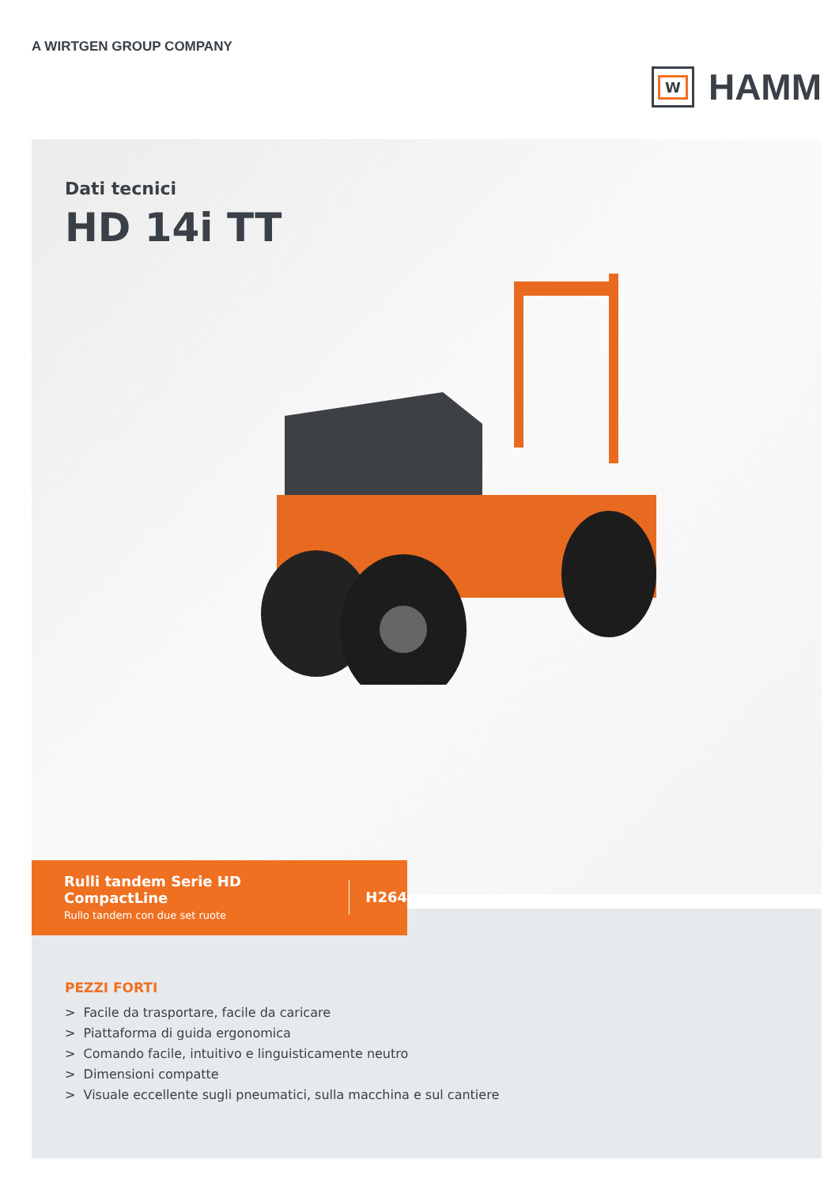A WIRTGEN GROUP COMPANY
W
HAMM
Dati tecnici
HD 14i TT
Rulli tandem Serie HD CompactLine
Rullo tandem con due set ruote
H264
PEZZI FORTI
> Facile da trasportare, facile da caricare
> Piattaforma di guida ergonomica
> Comando facile, intuitivo e linguisticamente neutro
> Dimensioni compatte
> Visuale eccellente sugli pneumatici, sulla macchina e sul cantiere